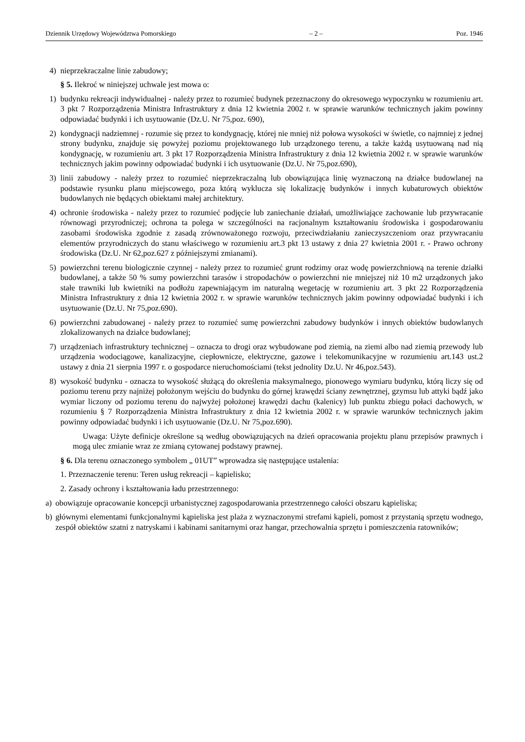Dziennik Urzędowy Województwa Pomorskiego – 2 – Poz. 1946
4) nieprzekraczalne linie zabudowy;
§ 5. Ilekroć w niniejszej uchwale jest mowa o:
1) budynku rekreacji indywidualnej - należy przez to rozumieć budynek przeznaczony do okresowego wypoczynku w rozumieniu art. 3 pkt 7 Rozporządzenia Ministra Infrastruktury z dnia 12 kwietnia 2002 r. w sprawie warunków technicznych jakim powinny odpowiadać budynki i ich usytuowanie (Dz.U. Nr 75,poz. 690),
2) kondygnacji nadziemnej - rozumie się przez to kondygnację, której nie mniej niż połowa wysokości w świetle, co najmniej z jednej strony budynku, znajduje się powyżej poziomu projektowanego lub urządzonego terenu, a także każdą usytuowaną nad nią kondygnację, w rozumieniu art. 3 pkt 17 Rozporządzenia Ministra Infrastruktury z dnia 12 kwietnia 2002 r. w sprawie warunków technicznych jakim powinny odpowiadać budynki i ich usytuowanie (Dz.U. Nr 75,poz.690),
3) linii zabudowy - należy przez to rozumieć nieprzekraczalną lub obowiązująca linię wyznaczoną na działce budowlanej na podstawie rysunku planu miejscowego, poza którą wyklucza się lokalizację budynków i innych kubaturowych obiektów budowlanych nie będących obiektami małej architektury.
4) ochronie środowiska - należy przez to rozumieć podjęcie lub zaniechanie działań, umożliwiające zachowanie lub przywracanie równowagi przyrodniczej; ochrona ta polega w szczególności na racjonalnym kształtowaniu środowiska i gospodarowaniu zasobami środowiska zgodnie z zasadą zrównoważonego rozwoju, przeciwdziałaniu zanieczyszczeniom oraz przywracaniu elementów przyrodniczych do stanu właściwego w rozumieniu art.3 pkt 13 ustawy z dnia 27 kwietnia 2001 r. - Prawo ochrony środowiska (Dz.U. Nr 62,poz.627 z późniejszymi zmianami).
5) powierzchni terenu biologicznie czynnej - należy przez to rozumieć grunt rodzimy oraz wodę powierzchniową na terenie działki budowlanej, a także 50 % sumy powierzchni tarasów i stropodachów o powierzchni nie mniejszej niż 10 m2 urządzonych jako stałe trawniki lub kwietniki na podłożu zapewniającym im naturalną wegetację w rozumieniu art. 3 pkt 22 Rozporządzenia Ministra Infrastruktury z dnia 12 kwietnia 2002 r. w sprawie warunków technicznych jakim powinny odpowiadać budynki i ich usytuowanie (Dz.U. Nr 75,poz.690).
6) powierzchni zabudowanej - należy przez to rozumieć sumę powierzchni zabudowy budynków i innych obiektów budowlanych zlokalizowanych na działce budowlanej;
7) urządzeniach infrastruktury technicznej – oznacza to drogi oraz wybudowane pod ziemią, na ziemi albo nad ziemią przewody lub urządzenia wodociągowe, kanalizacyjne, ciepłownicze, elektryczne, gazowe i telekomunikacyjne w rozumieniu art.143 ust.2 ustawy z dnia 21 sierpnia 1997 r. o gospodarce nieruchomościami (tekst jednolity Dz.U. Nr 46,poz.543).
8) wysokość budynku - oznacza to wysokość służącą do określenia maksymalnego, pionowego wymiaru budynku, którą liczy się od poziomu terenu przy najniżej położonym wejściu do budynku do górnej krawędzi ściany zewnętrznej, gzymsu lub attyki bądź jako wymiar liczony od poziomu terenu do najwyżej położonej krawędzi dachu (kalenicy) lub punktu zbiegu połaci dachowych, w rozumieniu § 7 Rozporządzenia Ministra Infrastruktury z dnia 12 kwietnia 2002 r. w sprawie warunków technicznych jakim powinny odpowiadać budynki i ich usytuowanie (Dz.U. Nr 75,poz.690).
Uwaga: Użyte definicje określone są według obowiązujących na dzień opracowania projektu planu przepisów prawnych i mogą ulec zmianie wraz ze zmianą cytowanej podstawy prawnej.
§ 6. Dla terenu oznaczonego symbolem „ 01UT” wprowadza się następujące ustalenia:
1. Przeznaczenie terenu: Teren usług rekreacji – kąpielisko;
2. Zasady ochrony i kształtowania ładu przestrzennego:
a) obowiązuje opracowanie koncepcji urbanistycznej zagospodarowania przestrzennego całości obszaru kąpieliska;
b) głównymi elementami funkcjonalnymi kąpieliska jest plaża z wyznaczonymi strefami kąpieli, pomost z przystanią sprzętu wodnego, zespół obiektów szatni z natryskami i kabinami sanitarnymi oraz hangar, przechowalnia sprzętu i pomieszczenia ratowników;